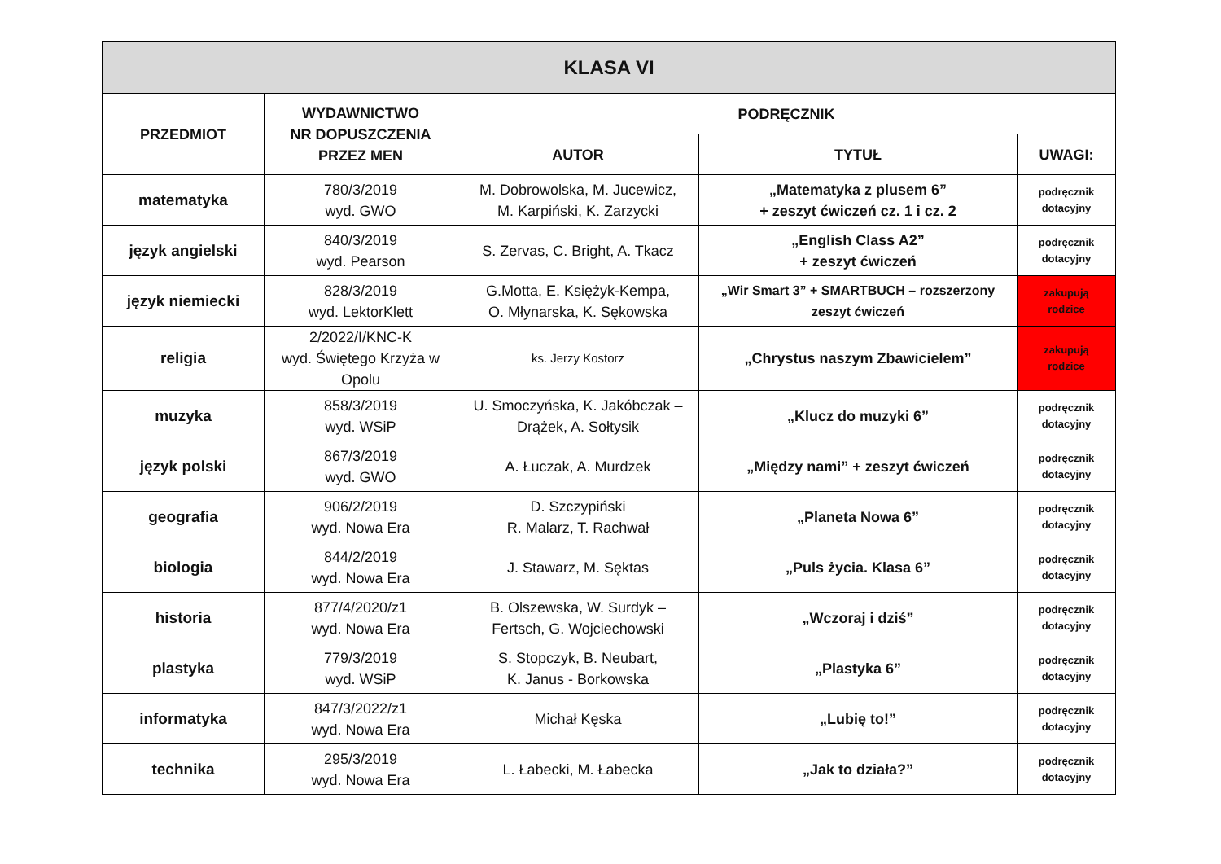| KLASA VI | | | | |
| --- | --- | --- | --- | --- |
| PRZEDMIOT | WYDAWNICTWO NR DOPUSZCZENIA PRZEZ MEN | PODRĘCZNIK | | |
| | | AUTOR | TYTUŁ | UWAGI: |
| matematyka | 780/3/2019 wyd. GWO | M. Dobrowolska, M. Jucewicz, M. Karpiński, K. Zarzycki | „Matematyka z plusem 6” + zeszyt ćwiczeń cz. 1 i cz. 2 | podręcznik dotacyjny |
| język angielski | 840/3/2019 wyd. Pearson | S. Zervas, C. Bright, A. Tkacz | „English Class A2” + zeszyt ćwiczeń | podręcznik dotacyjny |
| język niemiecki | 828/3/2019 wyd. LektorKlett | G.Motta, E. Księżyk-Kempa, O. Młynarska, K. Sękowska | „Wir Smart 3” + SMARTBUCH – rozszerzony zeszyt ćwiczeń | zakupują rodzice |
| religia | 2/2022/I/KNC-K wyd. Świętego Krzyża w Opolu | ks. Jerzy Kostorz | „Chrystus naszym Zbawicielem” | zakupują rodzice |
| muzyka | 858/3/2019 wyd. WSiP | U. Smoczyńska, K. Jakóbczak – Drążek, A. Sołtysik | „Klucz do muzyki 6” | podręcznik dotacyjny |
| język polski | 867/3/2019 wyd. GWO | A. Łuczak, A. Murdzek | „Między nami” + zeszyt ćwiczeń | podręcznik dotacyjny |
| geografia | 906/2/2019 wyd. Nowa Era | D. Szczypiński R. Malarz, T. Rachwał | „Planeta Nowa 6” | podręcznik dotacyjny |
| biologia | 844/2/2019 wyd. Nowa Era | J. Stawarz, M. Sęktas | „Puls życia. Klasa 6” | podręcznik dotacyjny |
| historia | 877/4/2020/z1 wyd. Nowa Era | B. Olszewska, W. Surdyk – Fertsch, G. Wojciechowski | „Wczoraj i dziś” | podręcznik dotacyjny |
| plastyka | 779/3/2019 wyd. WSiP | S. Stopczyk, B. Neubart, K. Janus - Borkowska | „Plastyka 6” | podręcznik dotacyjny |
| informatyka | 847/3/2022/z1 wyd. Nowa Era | Michał Kęska | „Lubię to!” | podręcznik dotacyjny |
| technika | 295/3/2019 wyd. Nowa Era | L. Łabecki, M. Łabecka | „Jak to działa?” | podręcznik dotacyjny |